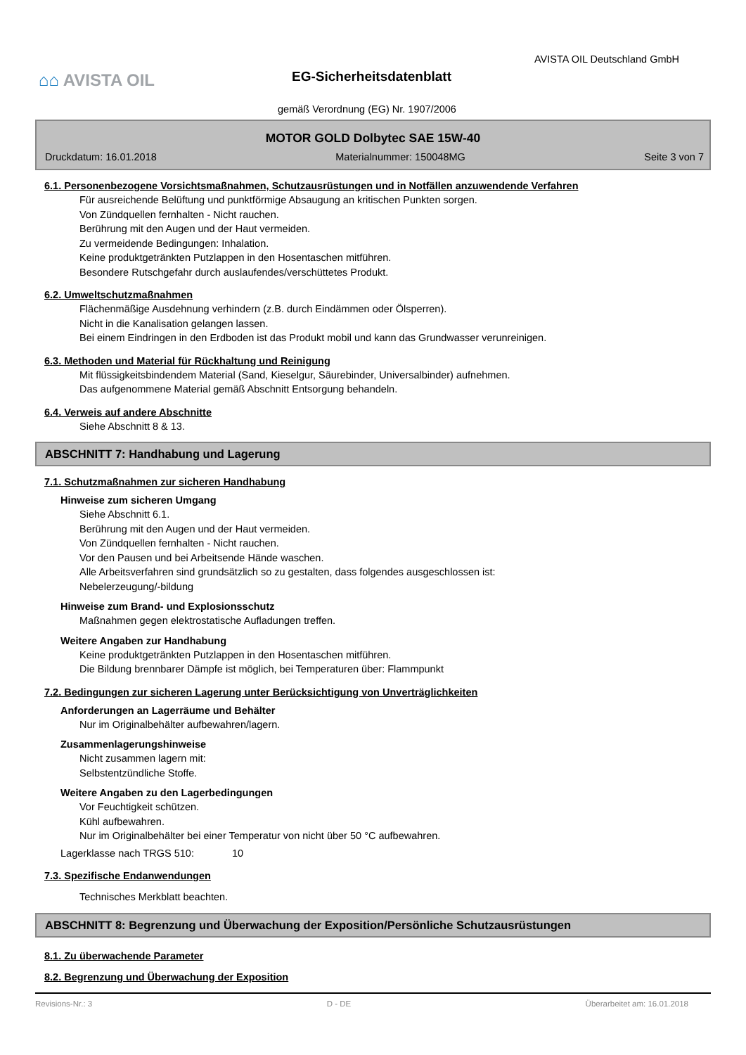AVISTA OIL Deutschland GmbH
⌂⌂ AVISTA OIL EG-Sicherheitsdatenblatt
gemäß Verordnung (EG) Nr. 1907/2006
MOTOR GOLD Dolbytec SAE 15W-40
Druckdatum: 16.01.2018 Materialnummer: 150048MG Seite 3 von 7
6.1. Personenbezogene Vorsichtsmaßnahmen, Schutzausrüstungen und in Notfällen anzuwendende Verfahren
Für ausreichende Belüftung und punktförmige Absaugung an kritischen Punkten sorgen.
Von Zündquellen fernhalten - Nicht rauchen.
Berührung mit den Augen und der Haut vermeiden.
Zu vermeidende Bedingungen: Inhalation.
Keine produktgetränkten Putzlappen in den Hosentaschen mitführen.
Besondere Rutschgefahr durch auslaufendes/verschüttetes Produkt.
6.2. Umweltschutzmaßnahmen
Flächenmäßige Ausdehnung verhindern (z.B. durch Eindämmen oder Ölsperren).
Nicht in die Kanalisation gelangen lassen.
Bei einem Eindringen in den Erdboden ist das Produkt mobil und kann das Grundwasser verunreinigen.
6.3. Methoden und Material für Rückhaltung und Reinigung
Mit flüssigkeitsbindendem Material (Sand, Kieselgur, Säurebinder, Universalbinder) aufnehmen.
Das aufgenommene Material gemäß Abschnitt Entsorgung behandeln.
6.4. Verweis auf andere Abschnitte
Siehe Abschnitt 8 & 13.
ABSCHNITT 7: Handhabung und Lagerung
7.1. Schutzmaßnahmen zur sicheren Handhabung
Hinweise zum sicheren Umgang
Siehe Abschnitt 6.1.
Berührung mit den Augen und der Haut vermeiden.
Von Zündquellen fernhalten - Nicht rauchen.
Vor den Pausen und bei Arbeitsende Hände waschen.
Alle Arbeitsverfahren sind grundsätzlich so zu gestalten, dass folgendes ausgeschlossen ist:
Nebelerzeugung/-bildung
Hinweise zum Brand- und Explosionsschutz
Maßnahmen gegen elektrostatische Aufladungen treffen.
Weitere Angaben zur Handhabung
Keine produktgetränkten Putzlappen in den Hosentaschen mitführen.
Die Bildung brennbarer Dämpfe ist möglich, bei Temperaturen über: Flammpunkt
7.2. Bedingungen zur sicheren Lagerung unter Berücksichtigung von Unverträglichkeiten
Anforderungen an Lagerräume und Behälter
Nur im Originalbehälter aufbewahren/lagern.
Zusammenlagerungshinweise
Nicht zusammen lagern mit:
Selbstentzündliche Stoffe.
Weitere Angaben zu den Lagerbedingungen
Vor Feuchtigkeit schützen.
Kühl aufbewahren.
Nur im Originalbehälter bei einer Temperatur von nicht über 50 °C aufbewahren.
Lagerklasse nach TRGS 510: 10
7.3. Spezifische Endanwendungen
Technisches Merkblatt beachten.
ABSCHNITT 8: Begrenzung und Überwachung der Exposition/Persönliche Schutzausrüstungen
8.1. Zu überwachende Parameter
8.2. Begrenzung und Überwachung der Exposition
Revisions-Nr.: 3 D - DE Überarbeitet am: 16.01.2018